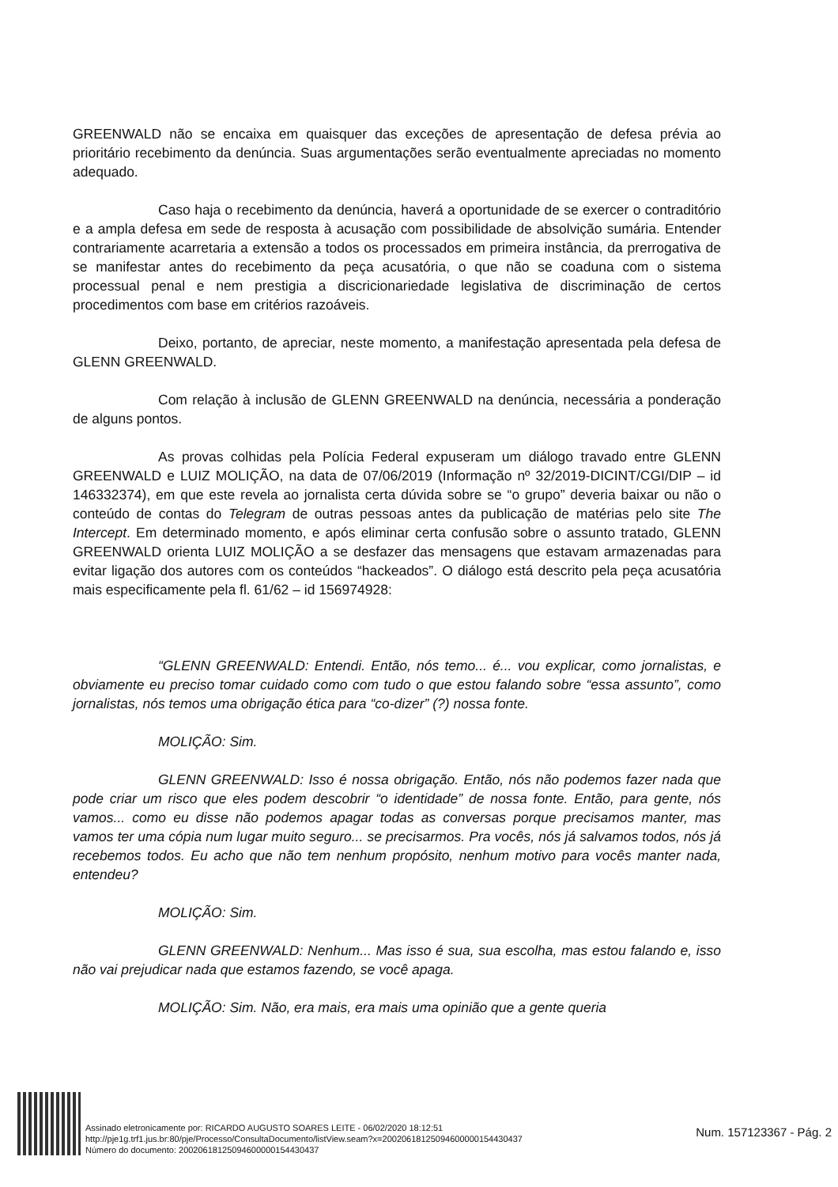GREENWALD não se encaixa em quaisquer das exceções de apresentação de defesa prévia ao prioritário recebimento da denúncia. Suas argumentações serão eventualmente apreciadas no momento adequado.
Caso haja o recebimento da denúncia, haverá a oportunidade de se exercer o contraditório e a ampla defesa em sede de resposta à acusação com possibilidade de absolvição sumária. Entender contrariamente acarretaria a extensão a todos os processados em primeira instância, da prerrogativa de se manifestar antes do recebimento da peça acusatória, o que não se coaduna com o sistema processual penal e nem prestigia a discricionariedade legislativa de discriminação de certos procedimentos com base em critérios razoáveis.
Deixo, portanto, de apreciar, neste momento, a manifestação apresentada pela defesa de GLENN GREENWALD.
Com relação à inclusão de GLENN GREENWALD na denúncia, necessária a ponderação de alguns pontos.
As provas colhidas pela Polícia Federal expuseram um diálogo travado entre GLENN GREENWALD e LUIZ MOLIÇÃO, na data de 07/06/2019 (Informação nº 32/2019-DICINT/CGI/DIP – id 146332374), em que este revela ao jornalista certa dúvida sobre se “o grupo” deveria baixar ou não o conteúdo de contas do Telegram de outras pessoas antes da publicação de matérias pelo site The Intercept. Em determinado momento, e após eliminar certa confusão sobre o assunto tratado, GLENN GREENWALD orienta LUIZ MOLIÇÃO a se desfazer das mensagens que estavam armazenadas para evitar ligação dos autores com os conteúdos “hackeados”. O diálogo está descrito pela peça acusatória mais especificamente pela fl. 61/62 – id 156974928:
“GLENN GREENWALD: Entendi. Então, nós temo... é... vou explicar, como jornalistas, e obviamente eu preciso tomar cuidado como com tudo o que estou falando sobre “essa assunto”, como jornalistas, nós temos uma obrigação ética para “co-dizer” (?) nossa fonte.
MOLIÇÃO: Sim.
GLENN GREENWALD: Isso é nossa obrigação. Então, nós não podemos fazer nada que pode criar um risco que eles podem descobrir “o identidade” de nossa fonte. Então, para gente, nós vamos... como eu disse não podemos apagar todas as conversas porque precisamos manter, mas vamos ter uma cópia num lugar muito seguro... se precisarmos. Pra vocês, nós já salvamos todos, nós já recebemos todos. Eu acho que não tem nenhum propósito, nenhum motivo para vocês manter nada, entendeu?
MOLIÇÃO: Sim.
GLENN GREENWALD: Nenhum... Mas isso é sua, sua escolha, mas estou falando e, isso não vai prejudicar nada que estamos fazendo, se você apaga.
MOLIÇÃO: Sim. Não, era mais, era mais uma opinião que a gente queria
Assinado eletronicamente por: RICARDO AUGUSTO SOARES LEITE - 06/02/2020 18:12:51
http://pje1g.trf1.jus.br:80/pje/Processo/ConsultaDocumento/listView.seam?x=20020618125094600000154430437
Número do documento: 20020618125094600000154430437
Num. 157123367 - Pág. 2